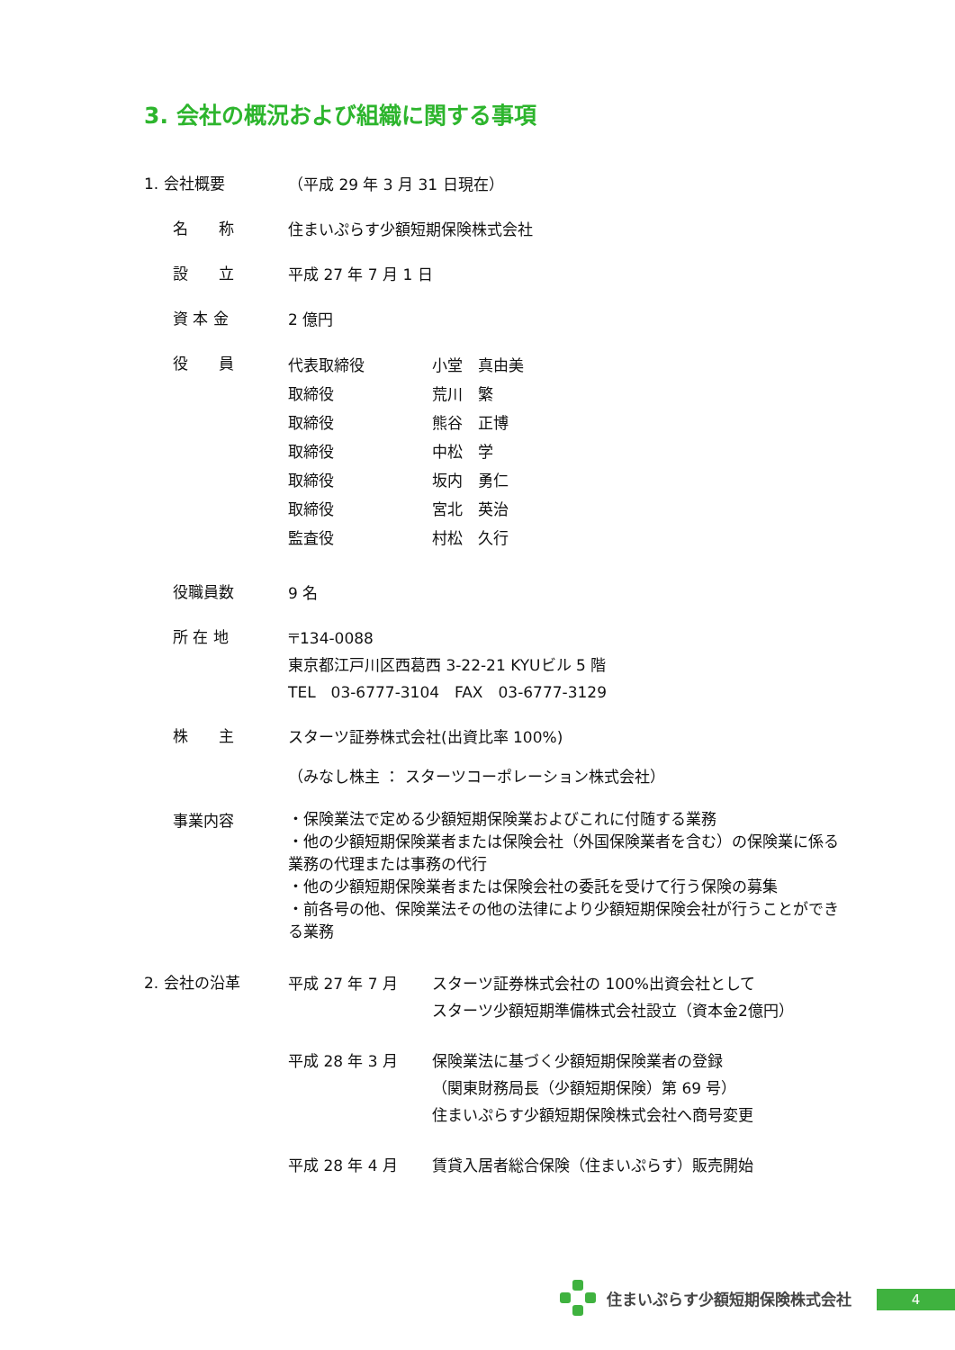3. 会社の概況および組織に関する事項
1. 会社概要
（平成 29 年 3 月 31 日現在）
名　　称
住まいぷらす少額短期保険株式会社
設　　立
平成 27 年 7 月 1 日
資 本 金
2 億円
役　　員
代表取締役 小堂　真由美
取締役 荒川　繁
取締役 熊谷　正博
取締役 中松　学
取締役 坂内　勇仁
取締役 宮北　英治
監査役 村松　久行
役職員数
9 名
所 在 地
〒134-0088
東京都江戸川区西葛西 3-22-21 KYUビル 5 階
TEL　03-6777-3104　FAX　03-6777-3129
株　　主
スターツ証券株式会社(出資比率 100%)
（みなし株主 ： スターツコーポレーション株式会社）
事業内容
・保険業法で定める少額短期保険業およびこれに付随する業務
・他の少額短期保険業者または保険会社（外国保険業者を含む）の保険業に係る業務の代理または事務の代行
・他の少額短期保険業者または保険会社の委託を受けて行う保険の募集
・前各号の他、保険業法その他の法律により少額短期保険会社が行うことができる業務
2. 会社の沿革
平成 27 年 7 月 スターツ証券株式会社の 100%出資会社として
スターツ少額短期準備株式会社設立（資本金2億円）
平成 28 年 3 月 保険業法に基づく少額短期保険業者の登録
（関東財務局長（少額短期保険）第 69 号）
住まいぷらす少額短期保険株式会社へ商号変更
平成 28 年 4 月 賃貸入居者総合保険（住まいぷらす）販売開始
住まいぷらす少額短期保険株式会社
4